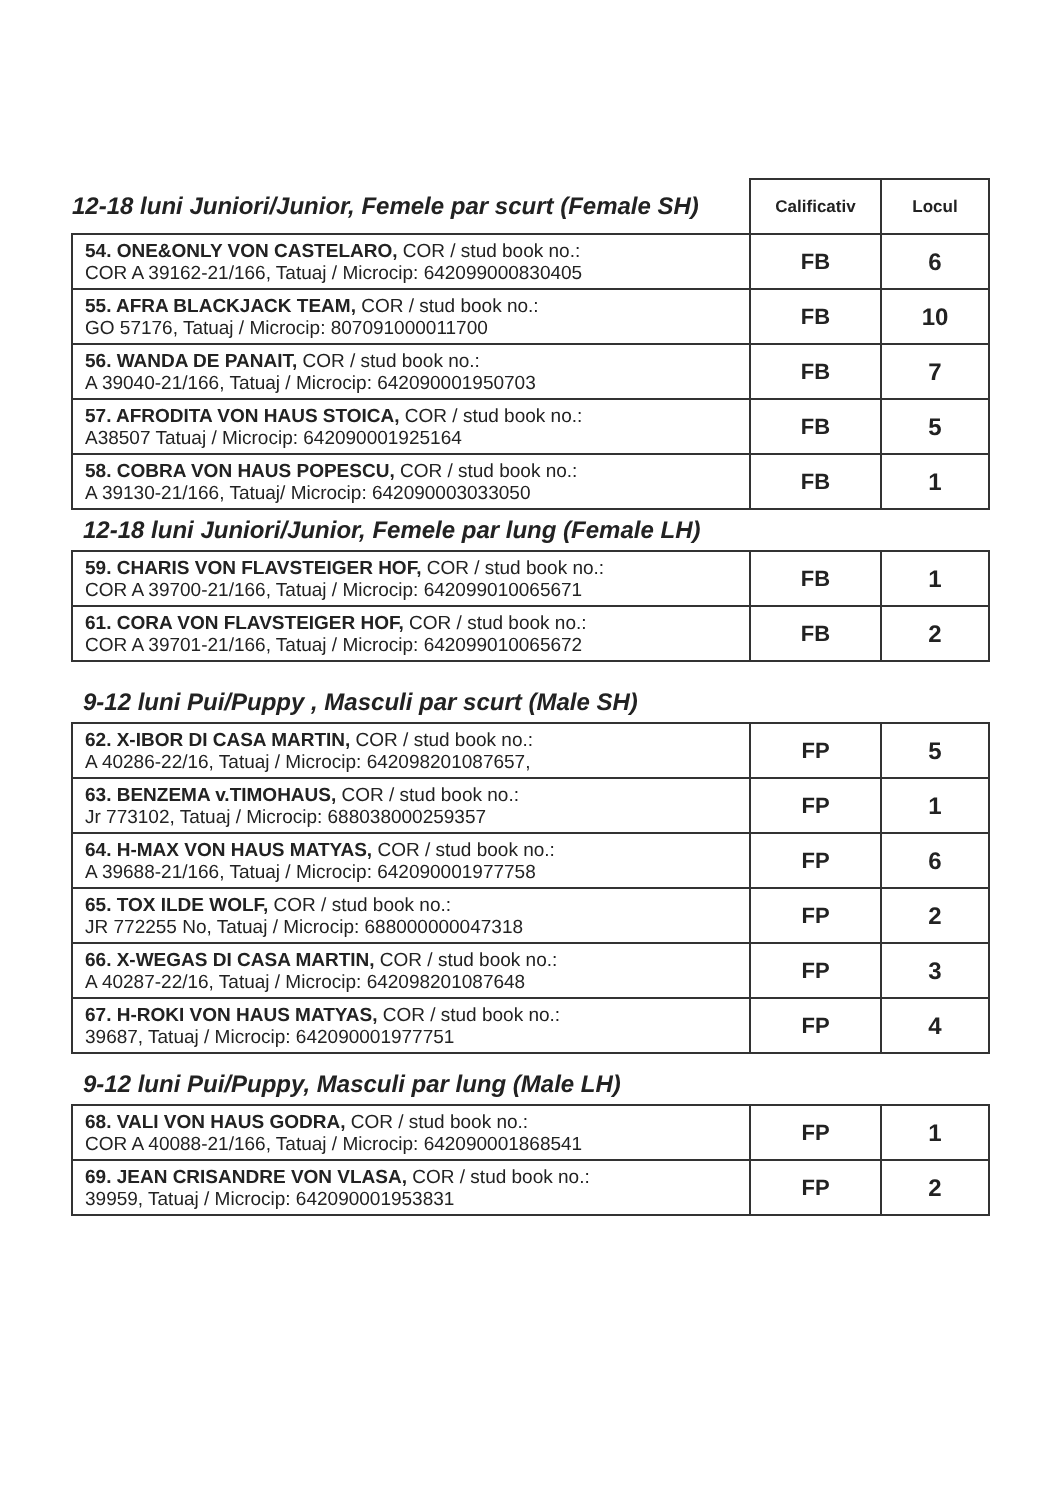| 12-18 luni Juniori/Junior, Femele par scurt (Female SH) | Calificativ | Locul |
| --- | --- | --- |
| 54. ONE&ONLY VON CASTELARO, COR / stud book no.: COR A 39162-21/166, Tatuaj / Microcip: 642099000830405 | FB | 6 |
| 55. AFRA BLACKJACK TEAM, COR / stud book no.: GO 57176, Tatuaj / Microcip: 807091000011700 | FB | 10 |
| 56. WANDA DE PANAIT, COR / stud book no.: A 39040-21/166, Tatuaj / Microcip: 642090001950703 | FB | 7 |
| 57. AFRODITA VON HAUS STOICA, COR / stud book no.: A38507 Tatuaj / Microcip: 642090001925164 | FB | 5 |
| 58. COBRA VON HAUS POPESCU, COR / stud book no.: A 39130-21/166, Tatuaj/ Microcip: 642090003033050 | FB | 1 |
12-18 luni Juniori/Junior, Femele par lung (Female LH)
| 59. CHARIS VON FLAVSTEIGER HOF, COR / stud book no.: COR A 39700-21/166, Tatuaj / Microcip: 642099010065671 | FB | 1 |
| 61. CORA VON FLAVSTEIGER HOF, COR / stud book no.: COR A 39701-21/166, Tatuaj / Microcip: 642099010065672 | FB | 2 |
9-12 luni Pui/Puppy , Masculi par scurt (Male SH)
| 62. X-IBOR DI CASA MARTIN, COR / stud book no.: A 40286-22/16, Tatuaj / Microcip: 642098201087657, | FP | 5 |
| 63. BENZEMA v.TIMOHAUS, COR / stud book no.: Jr 773102, Tatuaj / Microcip: 688038000259357 | FP | 1 |
| 64. H-MAX VON HAUS MATYAS, COR / stud book no.: A 39688-21/166, Tatuaj / Microcip: 642090001977758 | FP | 6 |
| 65. TOX ILDE WOLF, COR / stud book no.: JR 772255 No, Tatuaj / Microcip: 688000000047318 | FP | 2 |
| 66. X-WEGAS DI CASA MARTIN, COR / stud book no.: A 40287-22/16, Tatuaj / Microcip: 642098201087648 | FP | 3 |
| 67. H-ROKI VON HAUS MATYAS, COR / stud book no.: 39687, Tatuaj / Microcip: 642090001977751 | FP | 4 |
9-12 luni Pui/Puppy, Masculi par lung (Male LH)
| 68. VALI VON HAUS GODRA, COR / stud book no.: COR A 40088-21/166, Tatuaj / Microcip: 642090001868541 | FP | 1 |
| 69. JEAN CRISANDRE VON VLASA, COR / stud book no.: 39959, Tatuaj / Microcip: 642090001953831 | FP | 2 |